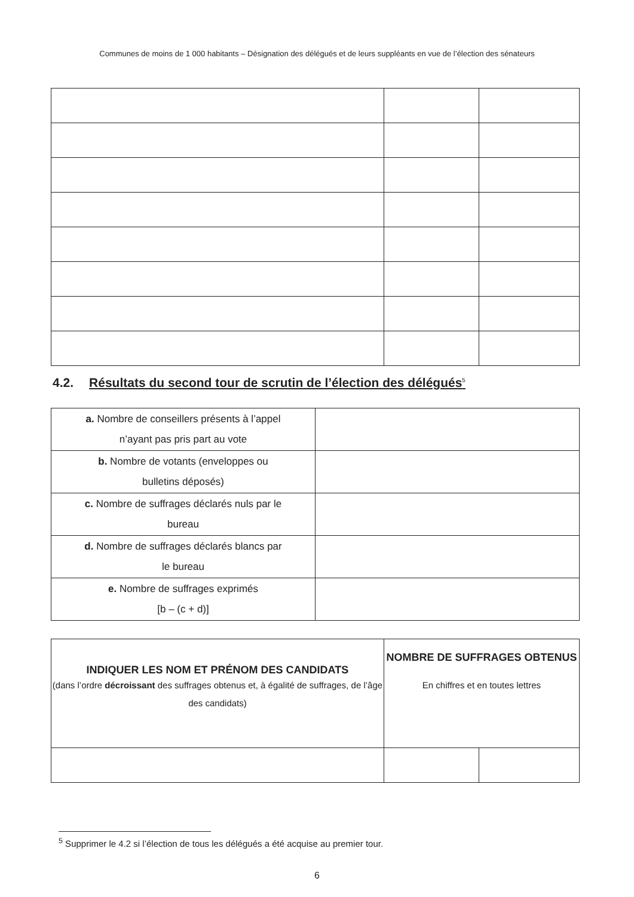Communes de moins de 1 000 habitants – Désignation des délégués et de leurs suppléants en vue de l’élection des sénateurs
4.2. Résultats du second tour de scrutin de l’élection des délégués<sup>5</sup>
| a. Nombre de conseillers présents à l’appel n’ayant pas pris part au vote | |
| b. Nombre de votants (enveloppes ou bulletins déposés) | |
| c. Nombre de suffrages déclarés nuls par le bureau | |
| d. Nombre de suffrages déclarés blancs par le bureau | |
| e. Nombre de suffrages exprimés [b – (c + d)] | |
| INDIQUER LES NOM ET PRÉNOM DES CANDIDATS (dans l’ordre décroissant des suffrages obtenus et, à égalité de suffrages, de l’âge des candidats) | NOMBRE DE SUFFRAGES OBTENUS En chiffres et en toutes lettres | |
| --- | --- | --- |
<sup>5</sup> Supprimer le 4.2 si l’élection de tous les délégués a été acquise au premier tour.
6